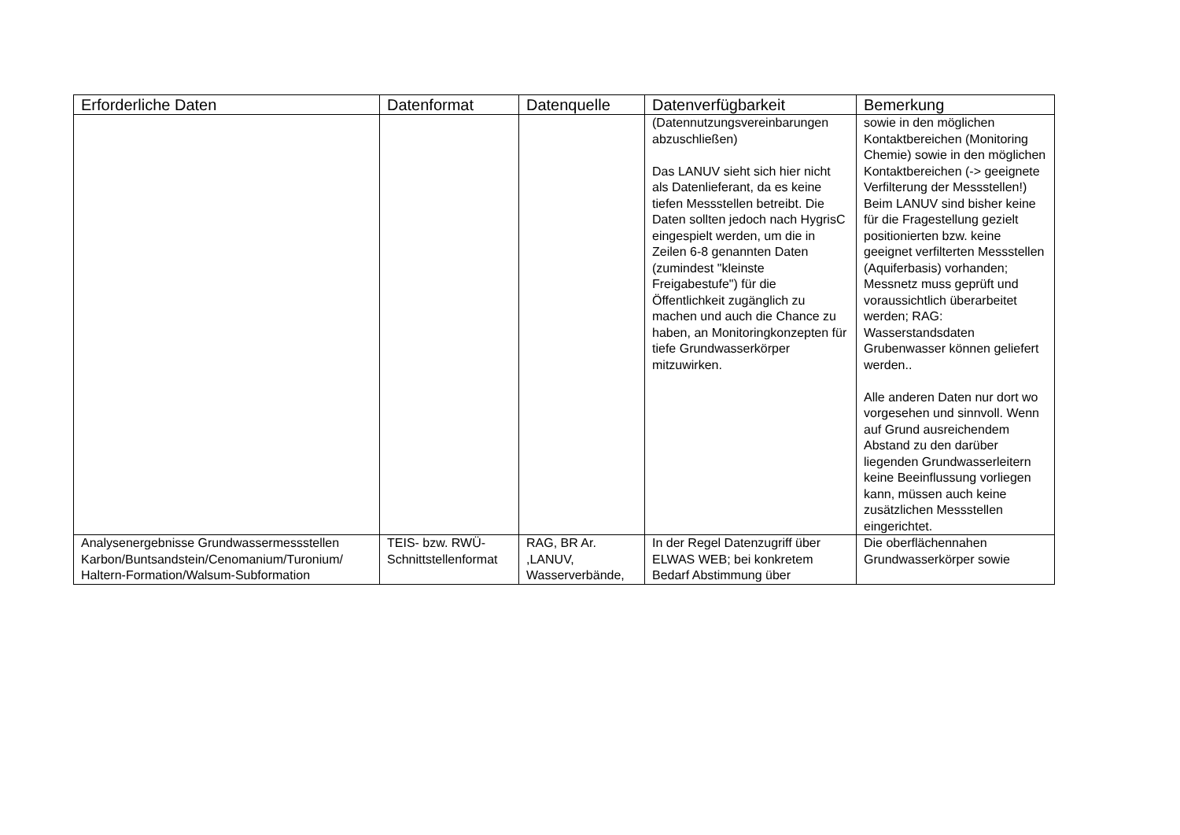| Erforderliche Daten | Datenformat | Datenquelle | Datenverfügbarkeit | Bemerkung |
| --- | --- | --- | --- | --- |
| | | | (Datennutzungsvereinbarungen abzuschließen) Das LANUV sieht sich hier nicht als Datenlieferant, da es keine tiefen Messstellen betreibt. Die Daten sollten jedoch nach HygrisC eingespielt werden, um die in Zeilen 6-8 genannten Daten (zumindest "kleinste Freigabestufe") für die Öffentlichkeit zugänglich zu machen und auch die Chance zu haben, an Monitoringkonzepten für tiefe Grundwasserkörper mitzuwirken. | sowie in den möglichen Kontaktbereichen (Monitoring Chemie) sowie in den möglichen Kontaktbereichen (-> geeignete Verfilterung der Messstellen!) Beim LANUV sind bisher keine für die Fragestellung gezielt positionierten bzw. keine geeignet verfilterten Messstellen (Aquiferbasis) vorhanden; Messnetz muss geprüft und voraussichtlich überarbeitet werden; RAG: Wasserstandsdaten Grubenwasser können geliefert werden.. Alle anderen Daten nur dort wo vorgesehen und sinnvoll. Wenn auf Grund ausreichendem Abstand zu den darüber liegenden Grundwasserleitern keine Beeinflussung vorliegen kann, müssen auch keine zusätzlichen Messstellen eingerichtet. |
| Analysenergebnisse Grundwassermessstellen Karbon/Buntsandstein/Cenomanium/Turonium/ Haltern-Formation/Walsum-Subformation | TEIS- bzw. RWÜ-Schnittstellenformat | RAG, BR Ar. ,LANUV, Wasserverbände, | In der Regel Datenzugriff über ELWAS WEB; bei konkretem Bedarf Abstimmung über | Die oberflächennahen Grundwasserkörper sowie |